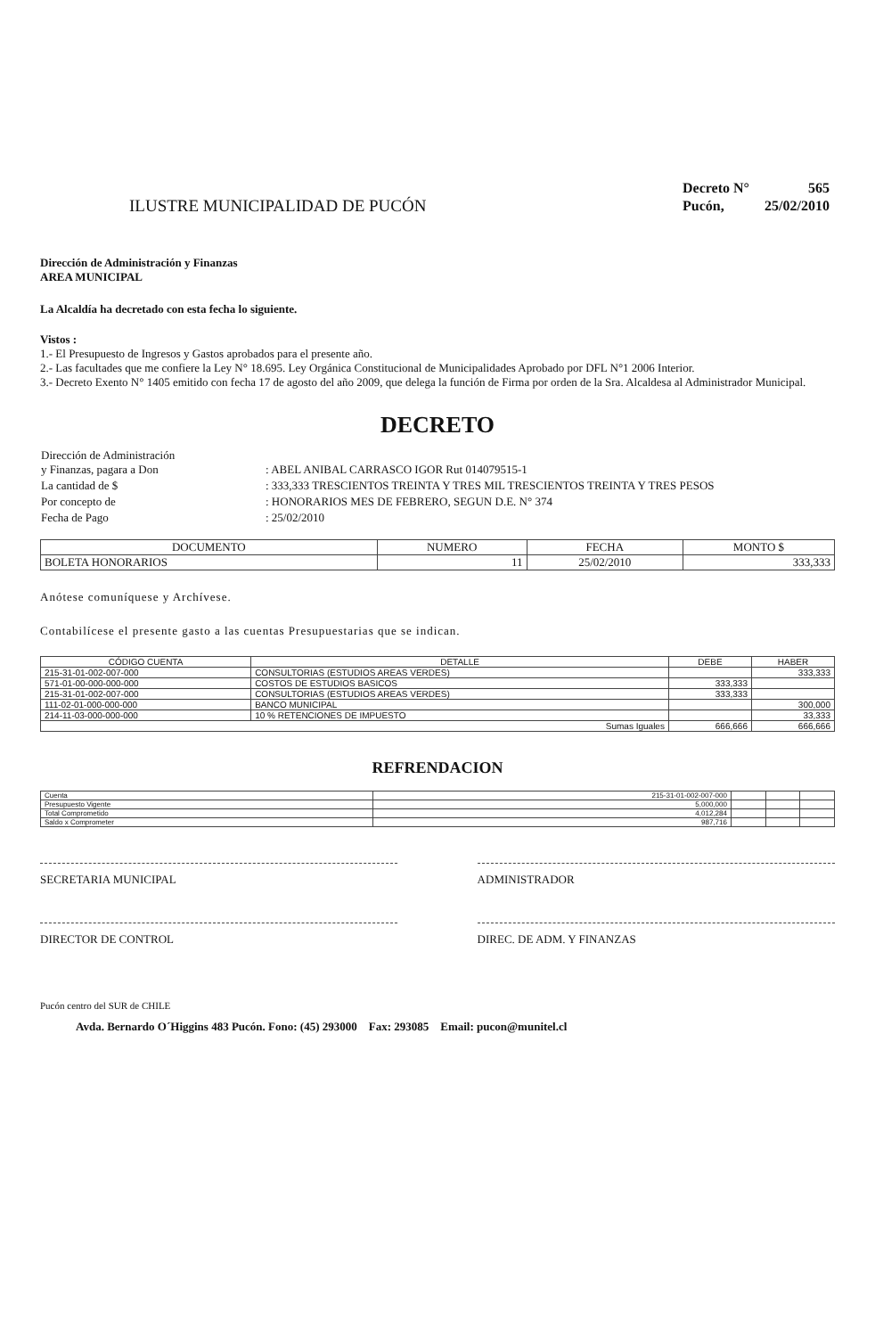ILUSTRE MUNICIPALIDAD DE PUCÓN
| Decreto N° | 565 |
| Pucón, | 25/02/2010 |
Dirección de Administración y Finanzas
AREA MUNICIPAL
La Alcaldía ha decretado con esta fecha lo siguiente.
Vistos :
1.- El Presupuesto de Ingresos y Gastos aprobados para el presente año.
2.- Las facultades que me confiere la Ley N° 18.695. Ley Orgánica Constitucional de Municipalidades Aprobado por DFL N°1 2006 Interior.
3.- Decreto Exento N° 1405 emitido con fecha 17 de agosto del año 2009, que delega la función de Firma por orden de la Sra. Alcaldesa al Administrador Municipal.
DECRETO
| Dirección de Administración y Finanzas, pagara a Don | : ABEL ANIBAL CARRASCO IGOR Rut 014079515-1 |
| La cantidad de $ | : 333,333 TRESCIENTOS TREINTA Y TRES MIL TRESCIENTOS TREINTA Y TRES PESOS |
| Por concepto de | : HONORARIOS MES DE FEBRERO, SEGUN D.E. N° 374 |
| Fecha de Pago | : 25/02/2010 |
| DOCUMENTO | NUMERO | FECHA | MONTO $ |
| --- | --- | --- | --- |
| BOLETA HONORARIOS | 11 | 25/02/2010 | 333,333 |
Anótese comuníquese y Archívese.
Contabilícese el presente gasto a las cuentas Presupuestarias que se indican.
| CÓDIGO CUENTA | DETALLE | DEBE | HABER |
| --- | --- | --- | --- |
| 215-31-01-002-007-000 | CONSULTORIAS (ESTUDIOS AREAS VERDES) | | 333,333 |
| 571-01-00-000-000-000 | COSTOS DE ESTUDIOS BASICOS | 333,333 | |
| 215-31-01-002-007-000 | CONSULTORIAS (ESTUDIOS AREAS VERDES) | 333,333 | |
| 111-02-01-000-000-000 | BANCO MUNICIPAL | | 300,000 |
| 214-11-03-000-000-000 | 10 % RETENCIONES DE IMPUESTO | | 33,333 |
| Sumas Iguales | | 666,666 | 666,666 |
REFRENDACION
| Cuenta | 215-31-01-002-007-000 | | | |
| Presupuesto Vigente | 5,000,000 | | | |
| Total Comprometido | 4,012,284 | | | |
| Saldo x Comprometer | 987,716 | | | |
SECRETARIA MUNICIPAL ADMINISTRADOR
DIRECTOR DE CONTROL DIREC. DE ADM. Y FINANZAS
Pucón centro del SUR de CHILE
Avda. Bernardo O´Higgins 483 Pucón. Fono: (45) 293000 Fax: 293085 Email: pucon@munitel.cl